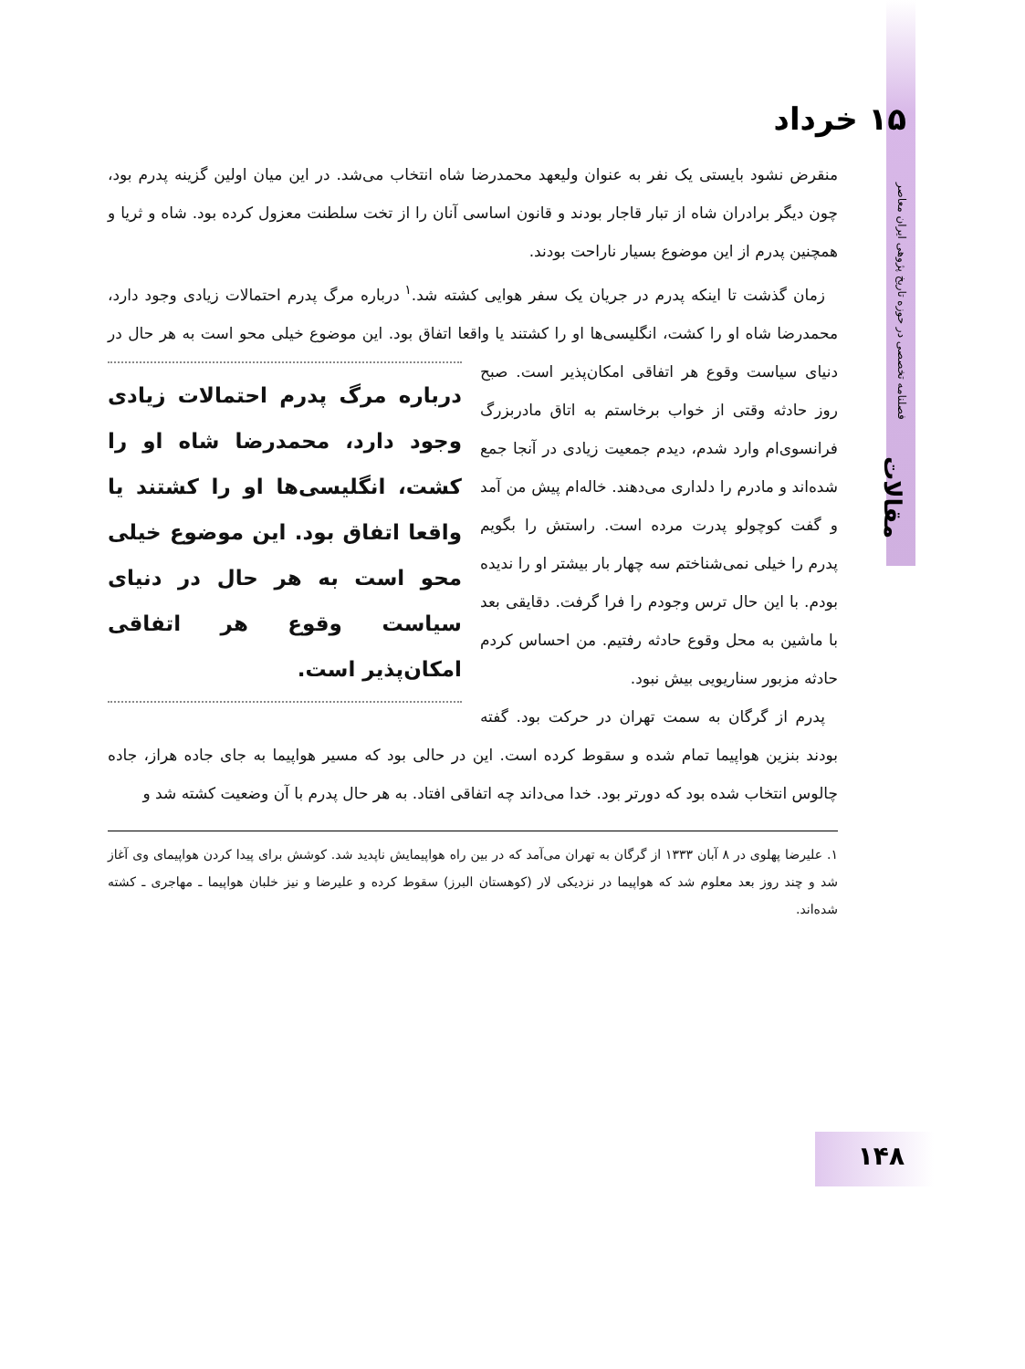۱۵ خرداد
فصلنامه تخصصی در حوزه تاریخ پژوهی ایران معاصر
مقالات
۱۴۸
منقرض نشود بایستی یک نفر به عنوان ولیعهد محمدرضا شاه انتخاب می‌شد. در این میان اولین گزینه پدرم بود، چون دیگر برادران شاه از تبار قاجار بودند و قانون اساسی آنان را از تخت سلطنت معزول کرده بود. شاه و ثریا و همچنین پدرم از این موضوع بسیار ناراحت بودند.
زمان گذشت تا اینکه پدرم در جریان یک سفر هوایی کشته شد.<sup>۱</sup> درباره مرگ پدرم احتمالات زیادی وجود دارد، محمدرضا شاه او را کشت، انگلیسی‌ها او را کشتند یا واقعا اتفاق بود. این درباره مرگ پدرم احتمالات زیادی وجود دارد، محمدرضا شاه او را کشت، انگلیسی‌ها او را کشتند یا واقعا اتفاق بود. این موضوع خیلی محو است به هر حال در دنیای سیاست وقوع هر اتفاقی امکان‌پذیر است. موضوع خیلی محو است به هر حال در دنیای سیاست وقوع هر اتفاقی امکان‌پذیر است. صبح روز حادثه وقتی از خواب برخاستم به اتاق مادربزرگ فرانسوی‌ام وارد شدم، دیدم جمعیت زیادی در آنجا جمع شده‌اند و مادرم را دلداری می‌دهند. خاله‌ام پیش من آمد و گفت کوچولو پدرت مرده است. راستش را بگویم پدرم را خیلی نمی‌شناختم سه چهار بار بیشتر او را ندیده بودم. با این حال ترس وجودم را فرا گرفت. دقایقی بعد با ماشین به محل وقوع حادثه رفتیم. من احساس کردم حادثه مزبور سناریویی بیش نبود.
پدرم از گرگان به سمت تهران در حرکت بود. گفته بودند بنزین هواپیما تمام شده و سقوط کرده است. این در حالی بود که مسیر هواپیما به جای جاده هراز، جاده چالوس انتخاب شده بود که دورتر بود. خدا می‌داند چه اتفاقی افتاد. به هر حال پدرم با آن وضعیت کشته شد و
۱. علیرضا پهلوی در ۸ آبان ۱۳۳۳ از گرگان به تهران می‌آمد که در بین راه هواپیمایش ناپدید شد. کوشش برای پیدا کردن هواپیمای وی آغاز شد و چند روز بعد معلوم شد که هواپیما در نزدیکی لار (کوهستان البرز) سقوط کرده و علیرضا و نیز خلبان هواپیما ـ مهاجری ـ کشته شده‌اند.